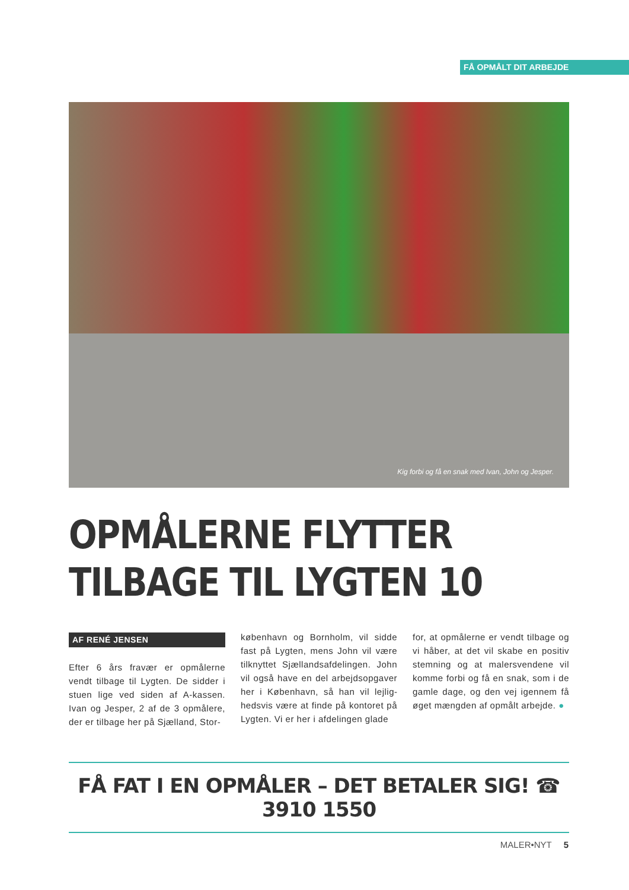FÅ OPMÅLT DIT ARBEJDE
Kig forbi og få en snak med Ivan, John og Jesper.
OPMÅLERNE FLYTTER
TILBAGE TIL LYGTEN 10
AF RENÉ JENSEN
Efter 6 års fravær er opmålerne vendt tilbage til Lygten. De sidder i stuen lige ved siden af A-kassen. Ivan og Jesper, 2 af de 3 opmålere, der er tilbage her på Sjælland, Stor-
københavn og Bornholm, vil sidde fast på Lygten, mens John vil være tilknyttet Sjællandsafdelingen. John vil også have en del arbejdsopgaver her i København, så han vil lejlig­hedsvis være at finde på kontoret på Lygten. Vi er her i afdelingen glade
for, at opmålerne er vendt tilbage og vi håber, at det vil skabe en positiv stemning og at malersvendene vil komme forbi og få en snak, som i de gamle dage, og den vej igen­nem få øget mængden af opmålt arbejde. ●
FÅ FAT I EN OPMÅLER – DET BETALER SIG! ☎ 3910 1550
MALER•NYT 5